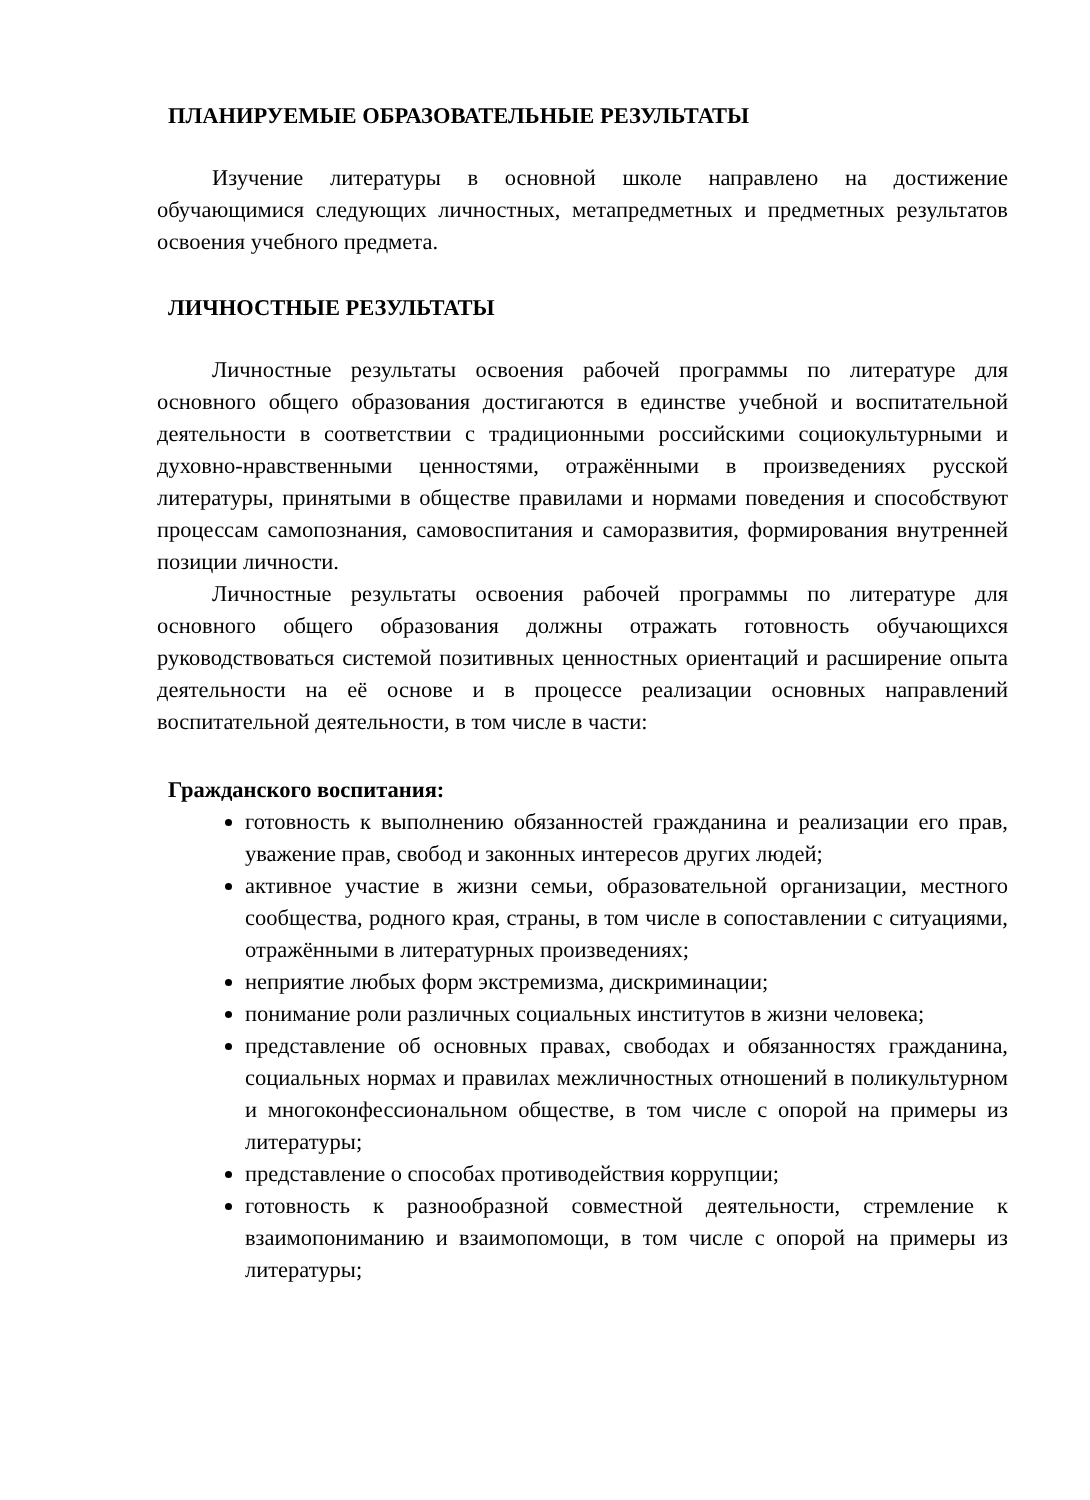ПЛАНИРУЕМЫЕ ОБРАЗОВАТЕЛЬНЫЕ РЕЗУЛЬТАТЫ
Изучение литературы в основной школе направлено на достижение обучающимися следующих личностных, метапредметных и предметных результатов освоения учебного предмета.
ЛИЧНОСТНЫЕ РЕЗУЛЬТАТЫ
Личностные результаты освоения рабочей программы по литературе для основного общего образования достигаются в единстве учебной и воспитательной деятельности в соответствии с традиционными российскими социокультурными и духовно-нравственными ценностями, отражёнными в произведениях русской литературы, принятыми в обществе правилами и нормами поведения и способствуют процессам самопознания, самовоспитания и саморазвития, формирования внутренней позиции личности.
Личностные результаты освоения рабочей программы по литературе для основного общего образования должны отражать готовность обучающихся руководствоваться системой позитивных ценностных ориентаций и расширение опыта деятельности на её основе и в процессе реализации основных направлений воспитательной деятельности, в том числе в части:
Гражданского воспитания:
готовность к выполнению обязанностей гражданина и реализации его прав, уважение прав, свобод и законных интересов других людей;
активное участие в жизни семьи, образовательной организации, местного сообщества, родного края, страны, в том числе в сопоставлении с ситуациями, отражёнными в литературных произведениях;
неприятие любых форм экстремизма, дискриминации;
понимание роли различных социальных институтов в жизни человека;
представление об основных правах, свободах и обязанностях гражданина, социальных нормах и правилах межличностных отношений в поликультурном и многоконфессиональном обществе, в том числе с опорой на примеры из литературы;
представление о способах противодействия коррупции;
готовность к разнообразной совместной деятельности, стремление к взаимопониманию и взаимопомощи, в том числе с опорой на примеры из литературы;